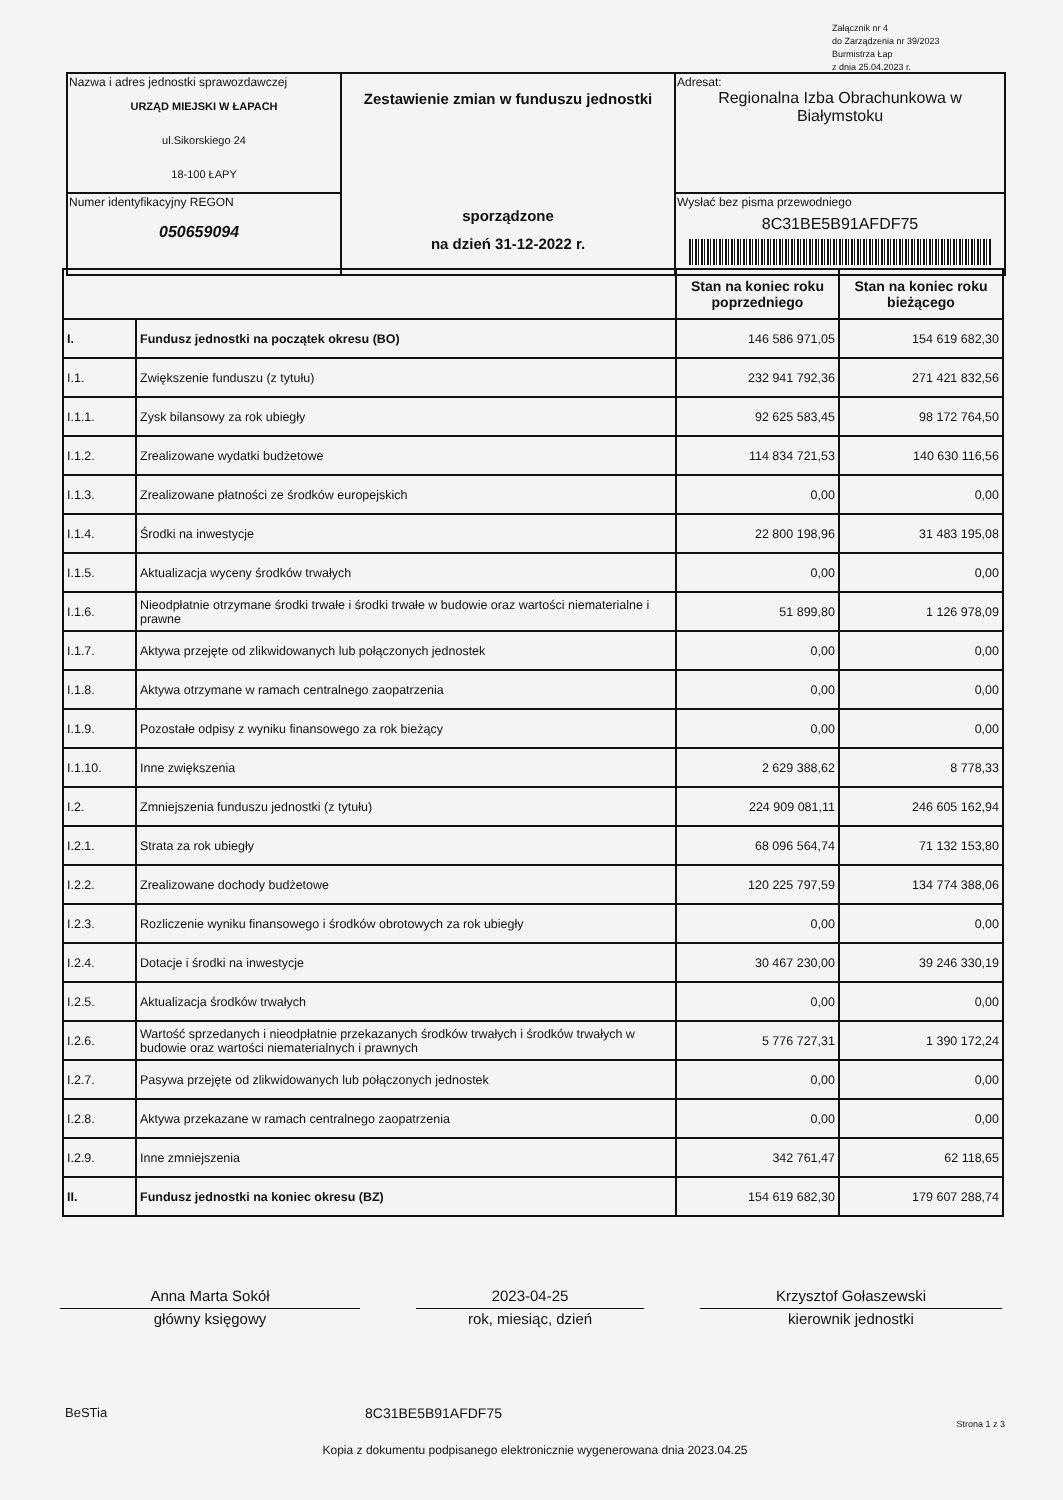Załącznik nr 4
do Zarządzenia nr 39/2023
Burmistrza Łap
z dnia 25.04.2023 r.
| Nazwa i adres jednostki sprawozdawczej URZĄD MIEJSKI W ŁAPACH ul.Sikorskiego 24 18-100 ŁAPY | Zestawienie zmian w funduszu jednostki sporządzone na dzień 31-12-2022 r. | Adresat: Regionalna Izba Obrachunkowa w Białymstoku |
| Numer identyfikacyjny REGON 050659094 | | Wysłać bez pisma przewodniego 8C31BE5B91AFDF75 |
| | | Stan na koniec roku poprzedniego | Stan na koniec roku bieżącego |
| --- | --- | --- | --- |
| I. | Fundusz jednostki na początek okresu (BO) | 146 586 971,05 | 154 619 682,30 |
| I.1. | Zwiększenie funduszu (z tytułu) | 232 941 792,36 | 271 421 832,56 |
| I.1.1. | Zysk bilansowy za rok ubiegły | 92 625 583,45 | 98 172 764,50 |
| I.1.2. | Zrealizowane wydatki budżetowe | 114 834 721,53 | 140 630 116,56 |
| I.1.3. | Zrealizowane płatności ze środków europejskich | 0,00 | 0,00 |
| I.1.4. | Środki na inwestycje | 22 800 198,96 | 31 483 195,08 |
| I.1.5. | Aktualizacja wyceny środków trwałych | 0,00 | 0,00 |
| I.1.6. | Nieodpłatnie otrzymane środki trwałe i środki trwałe w budowie oraz wartości niematerialne i prawne | 51 899,80 | 1 126 978,09 |
| I.1.7. | Aktywa przejęte od zlikwidowanych lub połączonych jednostek | 0,00 | 0,00 |
| I.1.8. | Aktywa otrzymane w ramach centralnego zaopatrzenia | 0,00 | 0,00 |
| I.1.9. | Pozostałe odpisy z wyniku finansowego za rok bieżący | 0,00 | 0,00 |
| I.1.10. | Inne zwiększenia | 2 629 388,62 | 8 778,33 |
| I.2. | Zmniejszenia funduszu jednostki (z tytułu) | 224 909 081,11 | 246 605 162,94 |
| I.2.1. | Strata za rok ubiegły | 68 096 564,74 | 71 132 153,80 |
| I.2.2. | Zrealizowane dochody budżetowe | 120 225 797,59 | 134 774 388,06 |
| I.2.3. | Rozliczenie wyniku finansowego i środków obrotowych za rok ubiegły | 0,00 | 0,00 |
| I.2.4. | Dotacje i środki na inwestycje | 30 467 230,00 | 39 246 330,19 |
| I.2.5. | Aktualizacja środków trwałych | 0,00 | 0,00 |
| I.2.6. | Wartość sprzedanych i nieodpłatnie przekazanych środków trwałych i środków trwałych w budowie oraz wartości niematerialnych i prawnych | 5 776 727,31 | 1 390 172,24 |
| I.2.7. | Pasywa przejęte od zlikwidowanych lub połączonych jednostek | 0,00 | 0,00 |
| I.2.8. | Aktywa przekazane w ramach centralnego zaopatrzenia | 0,00 | 0,00 |
| I.2.9. | Inne zmniejszenia | 342 761,47 | 62 118,65 |
| II. | Fundusz jednostki na koniec okresu (BZ) | 154 619 682,30 | 179 607 288,74 |
Anna Marta Sokół
główny księgowy
2023-04-25
rok, miesiąc, dzień
Krzysztof Gołaszewski
kierownik jednostki
BeSTia 8C31BE5B91AFDF75 Strona 1 z 3
Kopia z dokumentu podpisanego elektronicznie wygenerowana dnia 2023.04.25